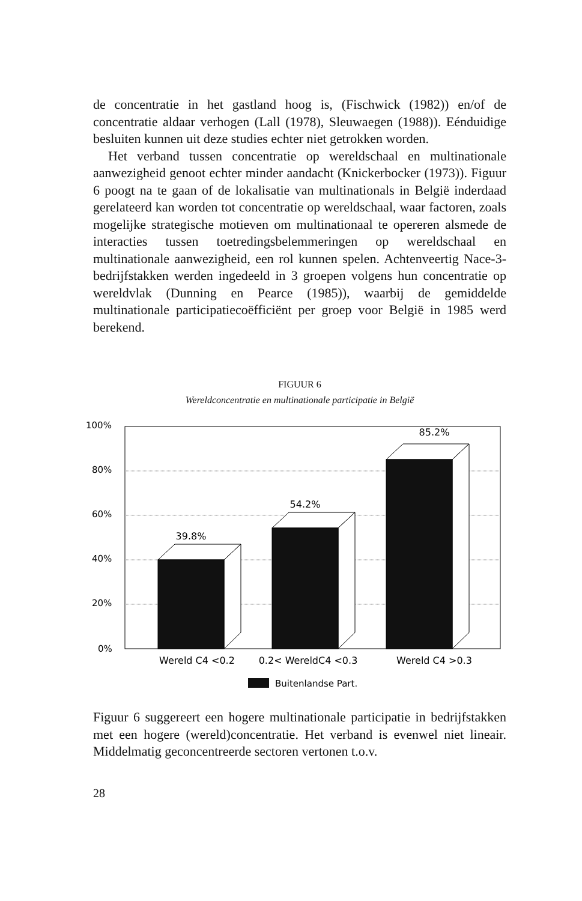de concentratie in het gastland hoog is, (Fischwick (1982)) en/of de concentratie aldaar verhogen (Lall (1978), Sleuwaegen (1988)). Eénduidige besluiten kunnen uit deze studies echter niet getrokken worden.
Het verband tussen concentratie op wereldschaal en multinationale aanwezigheid genoot echter minder aandacht (Knickerbocker (1973)). Figuur 6 poogt na te gaan of de lokalisatie van multinationals in België inderdaad gerelateerd kan worden tot concentratie op wereldschaal, waar factoren, zoals mogelijke strategische motieven om multinationaal te opereren alsmede de interacties tussen toetredingsbelemmeringen op wereldschaal en multinationale aanwezigheid, een rol kunnen spelen. Achtenveertig Nace-3-bedrijfstakken werden ingedeeld in 3 groepen volgens hun concentratie op wereldvlak (Dunning en Pearce (1985)), waarbij de gemiddelde multinationale participatiecoëfficiënt per groep voor België in 1985 werd berekend.
FIGUUR 6
Wereldconcentratie en multinationale participatie in België
100%
80%
60%
40%
20%
0%
39.8%
54.2%
85.2%
Wereld C4 <0.2
0.2< WereldC4 <0.3
Wereld C4 >0.3
Buitenlandse Part.
Figuur 6 suggereert een hogere multinationale participatie in bedrijfstakken met een hogere (wereld)concentratie. Het verband is evenwel niet lineair. Middelmatig geconcentreerde sectoren vertonen t.o.v.
28